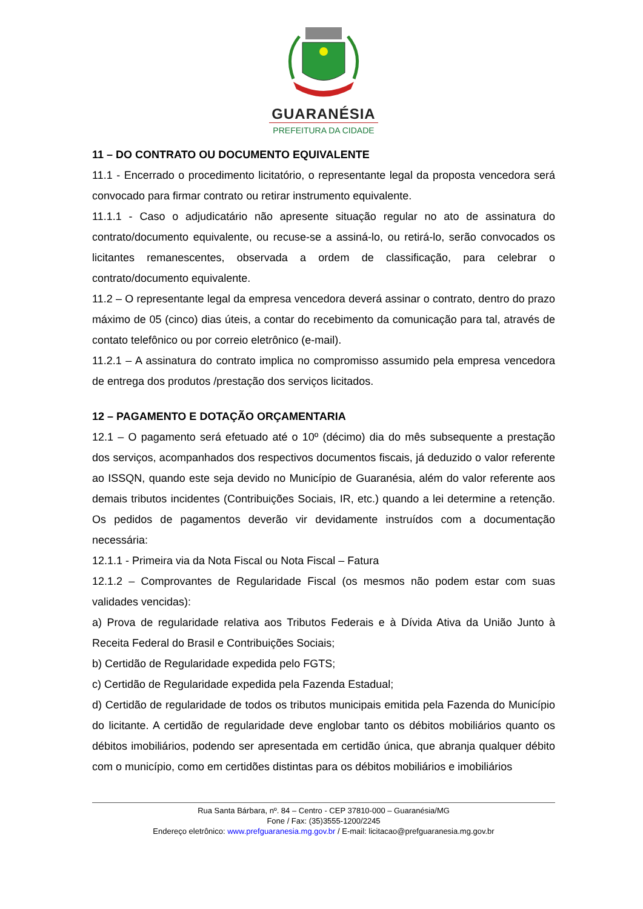GUARANÉSIA
PREFEITURA DA CIDADE
11 – DO CONTRATO OU DOCUMENTO EQUIVALENTE
11.1 - Encerrado o procedimento licitatório, o representante legal da proposta vencedora será convocado para firmar contrato ou retirar instrumento equivalente.
11.1.1 - Caso o adjudicatário não apresente situação regular no ato de assinatura do contrato/documento equivalente, ou recuse-se a assiná-lo, ou retirá-lo, serão convocados os licitantes remanescentes, observada a ordem de classificação, para celebrar o contrato/documento equivalente.
11.2 – O representante legal da empresa vencedora deverá assinar o contrato, dentro do prazo máximo de 05 (cinco) dias úteis, a contar do recebimento da comunicação para tal, através de contato telefônico ou por correio eletrônico (e-mail).
11.2.1 – A assinatura do contrato implica no compromisso assumido pela empresa vencedora de entrega dos produtos /prestação dos serviços licitados.
12 – PAGAMENTO E DOTAÇÃO ORÇAMENTARIA
12.1 – O pagamento será efetuado até o 10º (décimo) dia do mês subsequente a prestação dos serviços, acompanhados dos respectivos documentos fiscais, já deduzido o valor referente ao ISSQN, quando este seja devido no Município de Guaranésia, além do valor referente aos demais tributos incidentes (Contribuições Sociais, IR, etc.) quando a lei determine a retenção. Os pedidos de pagamentos deverão vir devidamente instruídos com a documentação necessária:
12.1.1 - Primeira via da Nota Fiscal ou Nota Fiscal – Fatura
12.1.2 – Comprovantes de Regularidade Fiscal (os mesmos não podem estar com suas validades vencidas):
a) Prova de regularidade relativa aos Tributos Federais e à Dívida Ativa da União Junto à Receita Federal do Brasil e Contribuições Sociais;
b) Certidão de Regularidade expedida pelo FGTS;
c) Certidão de Regularidade expedida pela Fazenda Estadual;
d) Certidão de regularidade de todos os tributos municipais emitida pela Fazenda do Município do licitante. A certidão de regularidade deve englobar tanto os débitos mobiliários quanto os débitos imobiliários, podendo ser apresentada em certidão única, que abranja qualquer débito com o município, como em certidões distintas para os débitos mobiliários e imobiliários
Rua Santa Bárbara, nº. 84 – Centro - CEP 37810-000 – Guaranésia/MG
Fone / Fax: (35)3555-1200/2245
Endereço eletrônico: www.prefguaranesia.mg.gov.br / E-mail: licitacao@prefguaranesia.mg.gov.br